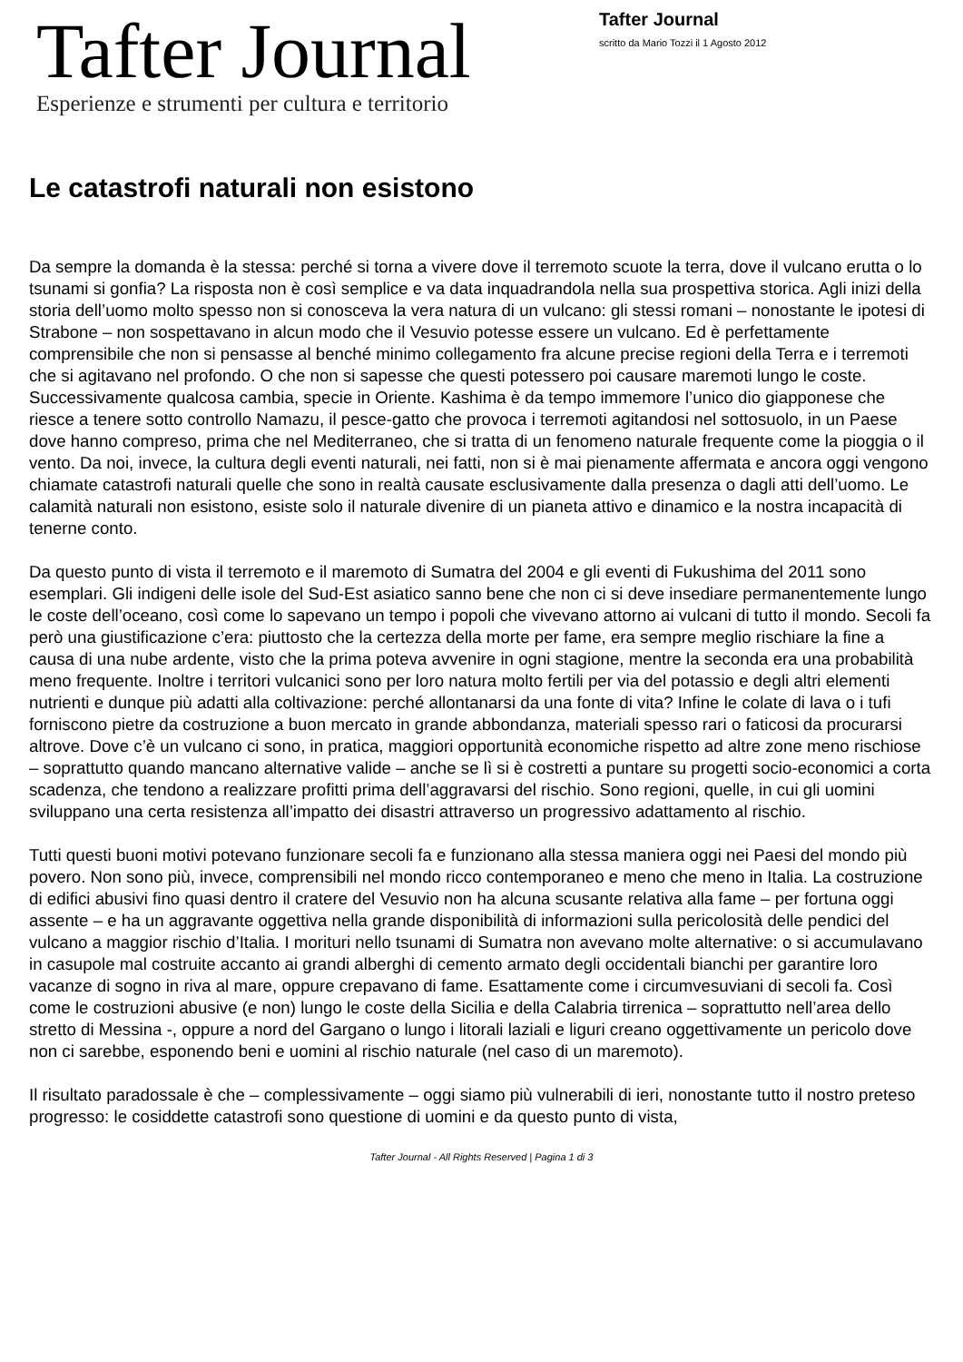Tafter Journal
Esperienze e strumenti per cultura e territorio
Tafter Journal
scritto da Mario Tozzi il 1 Agosto 2012
Le catastrofi naturali non esistono
Da sempre la domanda è la stessa: perché si torna a vivere dove il terremoto scuote la terra, dove il vulcano erutta o lo tsunami si gonfia? La risposta non è così semplice e va data inquadrandola nella sua prospettiva storica. Agli inizi della storia dell’uomo molto spesso non si conosceva la vera natura di un vulcano: gli stessi romani – nonostante le ipotesi di Strabone – non sospettavano in alcun modo che il Vesuvio potesse essere un vulcano. Ed è perfettamente comprensibile che non si pensasse al benché minimo collegamento fra alcune precise regioni della Terra e i terremoti che si agitavano nel profondo. O che non si sapesse che questi potessero poi causare maremoti lungo le coste. Successivamente qualcosa cambia, specie in Oriente. Kashima è da tempo immemore l’unico dio giapponese che riesce a tenere sotto controllo Namazu, il pesce-gatto che provoca i terremoti agitandosi nel sottosuolo, in un Paese dove hanno compreso, prima che nel Mediterraneo, che si tratta di un fenomeno naturale frequente come la pioggia o il vento. Da noi, invece, la cultura degli eventi naturali, nei fatti, non si è mai pienamente affermata e ancora oggi vengono chiamate catastrofi naturali quelle che sono in realtà causate esclusivamente dalla presenza o dagli atti dell’uomo. Le calamità naturali non esistono, esiste solo il naturale divenire di un pianeta attivo e dinamico e la nostra incapacità di tenerne conto.
Da questo punto di vista il terremoto e il maremoto di Sumatra del 2004 e gli eventi di Fukushima del 2011 sono esemplari. Gli indigeni delle isole del Sud-Est asiatico sanno bene che non ci si deve insediare permanentemente lungo le coste dell’oceano, così come lo sapevano un tempo i popoli che vivevano attorno ai vulcani di tutto il mondo. Secoli fa però una giustificazione c’era: piuttosto che la certezza della morte per fame, era sempre meglio rischiare la fine a causa di una nube ardente, visto che la prima poteva avvenire in ogni stagione, mentre la seconda era una probabilità meno frequente. Inoltre i territori vulcanici sono per loro natura molto fertili per via del potassio e degli altri elementi nutrienti e dunque più adatti alla coltivazione: perché allontanarsi da una fonte di vita? Infine le colate di lava o i tufi forniscono pietre da costruzione a buon mercato in grande abbondanza, materiali spesso rari o faticosi da procurarsi altrove. Dove c’è un vulcano ci sono, in pratica, maggiori opportunità economiche rispetto ad altre zone meno rischiose – soprattutto quando mancano alternative valide – anche se lì si è costretti a puntare su progetti socio-economici a corta scadenza, che tendono a realizzare profitti prima dell’aggravarsi del rischio. Sono regioni, quelle, in cui gli uomini sviluppano una certa resistenza all’impatto dei disastri attraverso un progressivo adattamento al rischio.
Tutti questi buoni motivi potevano funzionare secoli fa e funzionano alla stessa maniera oggi nei Paesi del mondo più povero. Non sono più, invece, comprensibili nel mondo ricco contemporaneo e meno che meno in Italia. La costruzione di edifici abusivi fino quasi dentro il cratere del Vesuvio non ha alcuna scusante relativa alla fame – per fortuna oggi assente – e ha un aggravante oggettiva nella grande disponibilità di informazioni sulla pericolosità delle pendici del vulcano a maggior rischio d’Italia. I morituri nello tsunami di Sumatra non avevano molte alternative: o si accumulavano in casupole mal costruite accanto ai grandi alberghi di cemento armato degli occidentali bianchi per garantire loro vacanze di sogno in riva al mare, oppure crepavano di fame. Esattamente come i circumvesuviani di secoli fa. Così come le costruzioni abusive (e non) lungo le coste della Sicilia e della Calabria tirrenica – soprattutto nell’area dello stretto di Messina -, oppure a nord del Gargano o lungo i litorali laziali e liguri creano oggettivamente un pericolo dove non ci sarebbe, esponendo beni e uomini al rischio naturale (nel caso di un maremoto).
Il risultato paradossale è che – complessivamente – oggi siamo più vulnerabili di ieri, nonostante tutto il nostro preteso progresso: le cosiddette catastrofi sono questione di uomini e da questo punto di vista,
Tafter Journal - All Rights Reserved | Pagina 1 di 3